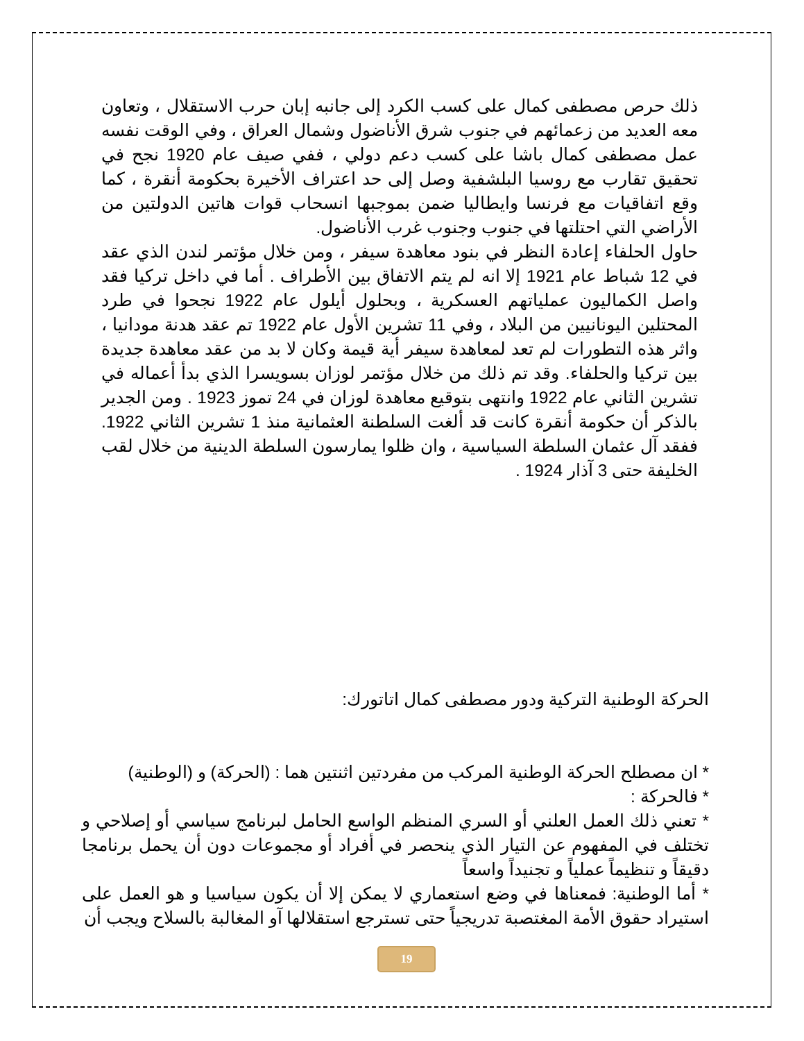ذلك حرص مصطفى كمال على كسب الكرد إلى جانبه إبان حرب الاستقلال ، وتعاون معه العديد من زعمائهم في جنوب شرق الأناضول وشمال العراق ، وفي الوقت نفسه عمل مصطفى كمال باشا على كسب دعم دولي ، ففي صيف عام 1920 نجح في تحقيق تقارب مع روسيا البلشفية وصل إلى حد اعتراف الأخيرة بحكومة أنقرة ، كما وقع اتفاقيات مع فرنسا وايطاليا ضمن بموجبها انسحاب قوات هاتين الدولتين من الأراضي التي احتلتها في جنوب وجنوب غرب الأناضول.
حاول الحلفاء إعادة النظر في بنود معاهدة سيفر ، ومن خلال مؤتمر لندن الذي عقد في 12 شباط عام 1921 إلا انه لم يتم الاتفاق بين الأطراف . أما في داخل تركيا فقد واصل الكماليون عملياتهم العسكرية ، وبحلول أيلول عام 1922 نجحوا في طرد المحتلين اليونانيين من البلاد ، وفي 11 تشرين الأول عام 1922 تم عقد هدنة مودانيا ، واثر هذه التطورات لم تعد لمعاهدة سيفر أية قيمة وكان لا بد من عقد معاهدة جديدة بين تركيا والحلفاء. وقد تم ذلك من خلال مؤتمر لوزان بسويسرا الذي بدأ أعماله في تشرين الثاني عام 1922 وانتهى بتوقيع معاهدة لوزان في 24 تموز 1923 . ومن الجدير بالذكر أن حكومة أنقرة كانت قد ألغت السلطنة العثمانية منذ 1 تشرين الثاني 1922. ففقد آل عثمان السلطة السياسية ، وان ظلوا يمارسون السلطة الدينية من خلال لقب الخليفة حتى 3 آذار 1924 .
الحركة الوطنية التركية ودور مصطفى كمال اتاتورك:
* ان مصطلح الحركة الوطنية المركب من مفردتين اثنتين هما : (الحركة) و (الوطنية)
* فالحركة :
* تعني ذلك العمل العلني أو السري المنظم الواسع الحامل لبرنامج سياسي أو إصلاحي و تختلف في المفهوم عن التيار الذي ينحصر في أفراد أو مجموعات دون أن يحمل برنامجا دقيقاً و تنظيماً عملياً و تجنيداً واسعاً
* أما الوطنية: فمعناها في وضع استعماري لا يمكن إلا أن يكون سياسيا و هو العمل على استيراد حقوق الأمة المغتصبة تدريجياً حتى تسترجع استقلالها آو المغالبة بالسلاح ويجب أن
19